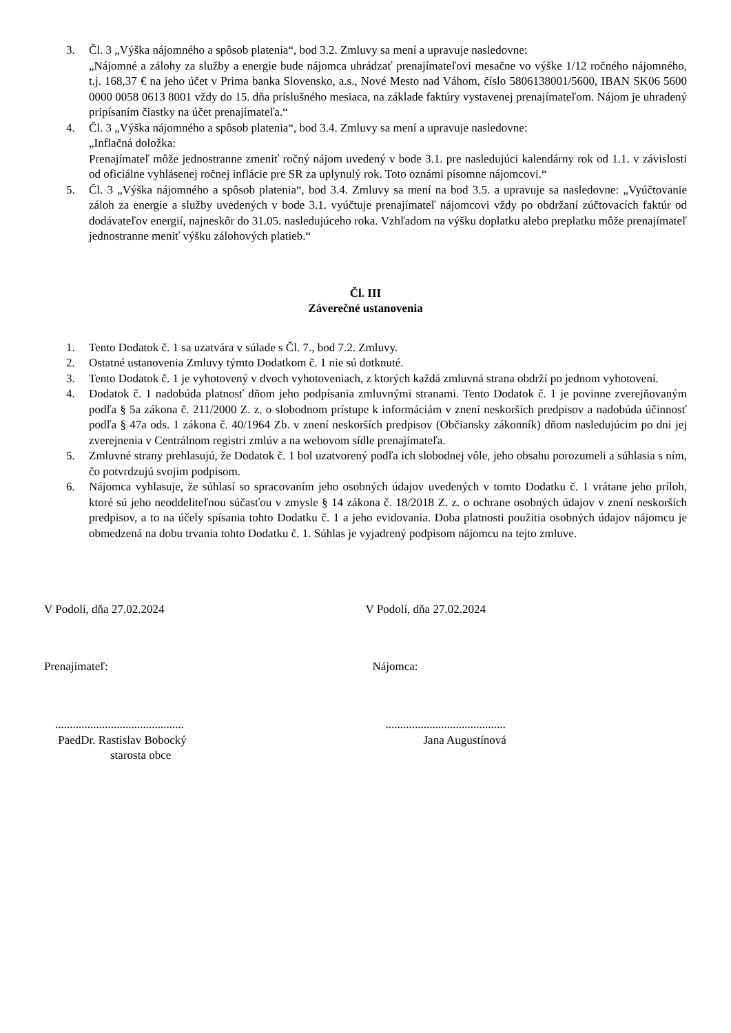3. Čl. 3 „Výška nájomného a spôsob platenia“, bod 3.2. Zmluvy sa mení a upravuje nasledovne:
„Nájomné a zálohy za služby a energie bude nájomca uhrádzať prenajímateľovi mesačne vo výške 1/12 ročného nájomného, t.j. 168,37 € na jeho účet v Prima banka Slovensko, a.s., Nové Mesto nad Váhom, číslo 5806138001/5600, IBAN SK06 5600 0000 0058 0613 8001 vždy do 15. dňa príslušného mesiaca, na základe faktúry vystavenej prenajímateľom. Nájom je uhradený pripísaním čiastky na účet prenajímateľa.“
4. Čl. 3 „Výška nájomného a spôsob platenia“, bod 3.4. Zmluvy sa mení a upravuje nasledovne:
„Inflačná doložka:
Prenajímateľ môže jednostranne zmeniť ročný nájom uvedený v bode 3.1. pre nasledujúci kalendárny rok od 1.1. v závislosti od oficiálne vyhlásenej ročnej inflácie pre SR za uplynulý rok. Toto oznámi písomne nájomcovi.“
5. Čl. 3 „Výška nájomného a spôsob platenia“, bod 3.4. Zmluvy sa mení na bod 3.5. a upravuje sa nasledovne: „Vyúčtovanie záloh za energie a služby uvedených v bode 3.1. vyúčtuje prenajímateľ nájomcovi vždy po obdržaní zúčtovacích faktúr od dodávateľov energií, najneskôr do 31.05. nasledujúceho roka. Vzhľadom na výšku doplatku alebo preplatku môže prenajímateľ jednostranne meniť výšku zálohových platieb.“
Čl. III
Záverečné ustanovenia
1. Tento Dodatok č. 1 sa uzatvára v súlade s Čl. 7., bod 7.2. Zmluvy.
2. Ostatné ustanovenia Zmluvy týmto Dodatkom č. 1 nie sú dotknuté.
3. Tento Dodatok č. 1 je vyhotovený v dvoch vyhotoveniach, z ktorých každá zmluvná strana obdrží po jednom vyhotovení.
4. Dodatok č. 1 nadobúda platnosť dňom jeho podpísania zmluvnými stranami. Tento Dodatok č. 1 je povinne zverejňovaným podľa § 5a zákona č. 211/2000 Z. z. o slobodnom prístupe k informáciám v znení neskorších predpisov a nadobúda účinnosť podľa § 47a ods. 1 zákona č. 40/1964 Zb. v znení neskorších predpisov (Občiansky zákonník) dňom nasledujúcim po dni jej zverejnenia v Centrálnom registri zmlúv a na webovom sídle prenajímateľa.
5. Zmluvné strany prehlasujú, že Dodatok č. 1 bol uzatvorený podľa ich slobodnej vôle, jeho obsahu porozumeli a súhlasia s ním, čo potvrdzujú svojim podpisom.
6. Nájomca vyhlasuje, že súhlasí so spracovaním jeho osobných údajov uvedených v tomto Dodatku č. 1 vrátane jeho príloh, ktoré sú jeho neoddeliteľnou súčasťou v zmysle § 14 zákona č. 18/2018 Z. z. o ochrane osobných údajov v znení neskorších predpisov, a to na účely spísania tohto Dodatku č. 1 a jeho evidovania. Doba platnosti použitia osobných údajov nájomcu je obmedzená na dobu trvania tohto Dodatku č. 1. Súhlas je vyjadrený podpisom nájomcu na tejto zmluve.
V Podolí, dňa 27.02.2024 V Podolí, dňa 27.02.2024
Prenajímateľ: Nájomca:
............................................
PaedDr. Rastislav Bobocký
starosta obce
.........................................
Jana Augustínová